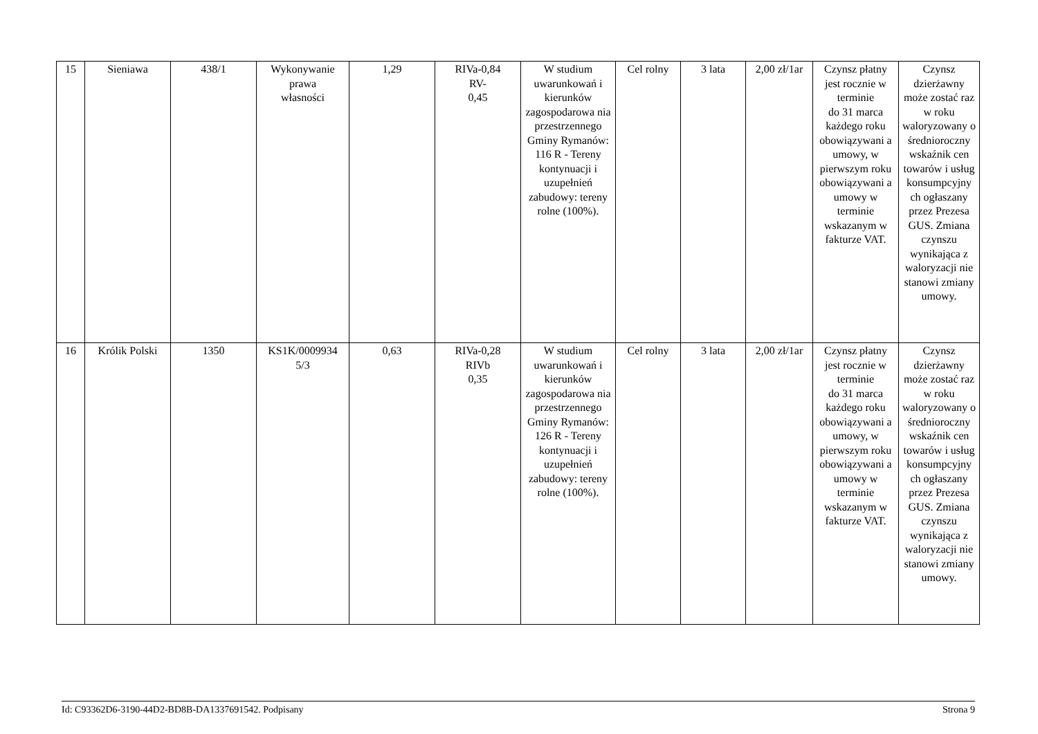| 15 | Sieniawa | 438/1 | Wykonywanie prawa własności | 1,29 | RIVa-0,84 RV- 0,45 | W studium uwarunkowań i kierunków zagospodarowa nia przestrzennego Gminy Rymanów: 116 R - Tereny kontynuacji i uzupełnień zabudowy: tereny rolne (100%). | Cel rolny | 3 lata | 2,00 zł/1ar | Czynsz płatny jest rocznie w terminie do 31 marca każdego roku obowiązywani a umowy, w pierwszym roku obowiązywani a umowy w terminie wskazanym w fakturze VAT. | Czynsz dzierżawny może zostać raz w roku waloryzowany o średnioroczny wskaźnik cen towarów i usług konsumpcyjny ch ogłaszany przez Prezesa GUS. Zmiana czynszu wynikająca z waloryzacji nie stanowi zmiany umowy. |
| 16 | Królik Polski | 1350 | KS1K/0009934 5/3 | 0,63 | RIVa-0,28 RIVb 0,35 | W studium uwarunkowań i kierunków zagospodarowa nia przestrzennego Gminy Rymanów: 126 R - Tereny kontynuacji i uzupełnień zabudowy: tereny rolne (100%). | Cel rolny | 3 lata | 2,00 zł/1ar | Czynsz płatny jest rocznie w terminie do 31 marca każdego roku obowiązywani a umowy, w pierwszym roku obowiązywani a umowy w terminie wskazanym w fakturze VAT. | Czynsz dzierżawny może zostać raz w roku waloryzowany o średnioroczny wskaźnik cen towarów i usług konsumpcyjny ch ogłaszany przez Prezesa GUS. Zmiana czynszu wynikająca z waloryzacji nie stanowi zmiany umowy. |
Id: C93362D6-3190-44D2-BD8B-DA1337691542. Podpisany Strona 9